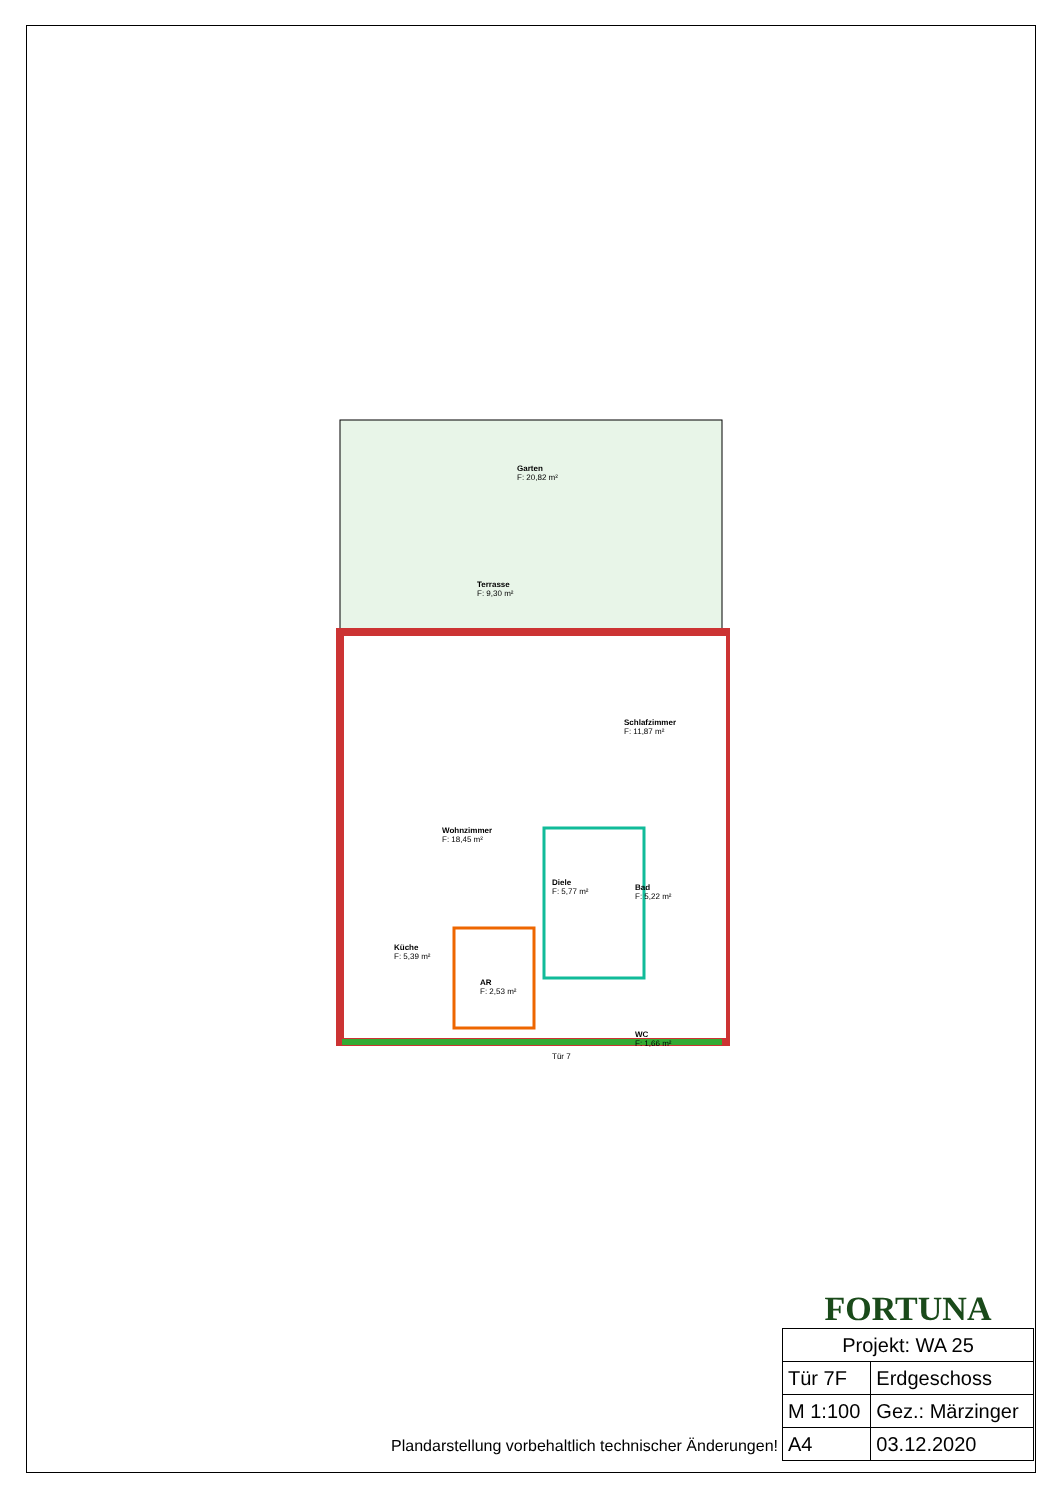Garten
F: 20,82 m²
Terrasse
F: 9,30 m²
Schlafzimmer
F: 11,87 m²
Wohnzimmer
F: 18,45 m²
Diele
F: 5,77 m²
Bad
F: 5,22 m²
Küche
F: 5,39 m²
AR
F: 2,53 m²
WC
F: 1,66 m²
Tür 7
Plandarstellung vorbehaltlich technischer Änderungen!
FORTUNA
| Projekt: WA 25 | |
| Tür 7F | Erdgeschoss |
| M 1:100 | Gez.: Märzinger |
| A4 | 03.12.2020 |